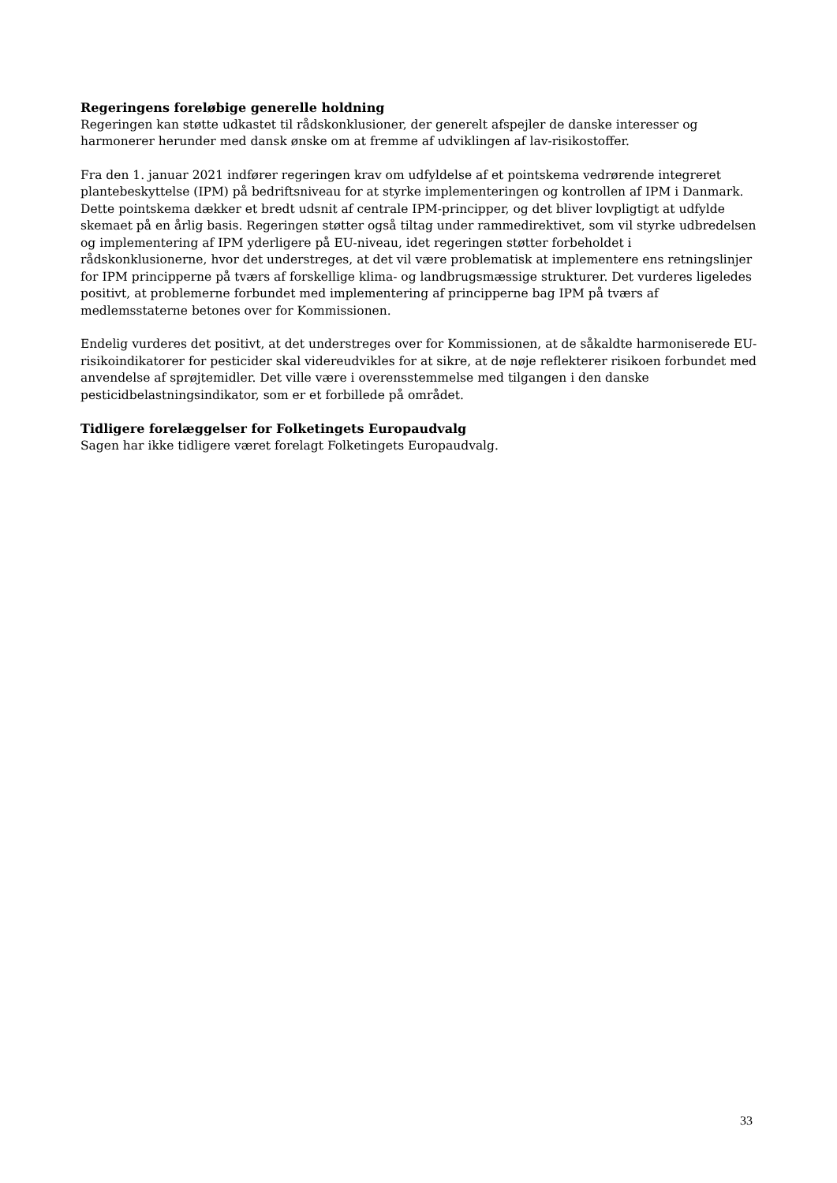Regeringens foreløbige generelle holdning
Regeringen kan støtte udkastet til rådskonklusioner, der generelt afspejler de danske interesser og harmonerer herunder med dansk ønske om at fremme af udviklingen af lav-risikostoffer.
Fra den 1. januar 2021 indfører regeringen krav om udfyldelse af et pointskema vedrørende integreret plantebeskyttelse (IPM) på bedriftsniveau for at styrke implementeringen og kontrollen af IPM i Danmark. Dette pointskema dækker et bredt udsnit af centrale IPM-principper, og det bliver lovpligtigt at udfylde skemaet på en årlig basis. Regeringen støtter også tiltag under rammedirektivet, som vil styrke udbredelsen og implementering af IPM yderligere på EU-niveau, idet regeringen støtter forbeholdet i rådskonklusionerne, hvor det understreges, at det vil være problematisk at implementere ens retningslinjer for IPM principperne på tværs af forskellige klima- og landbrugsmæssige strukturer. Det vurderes ligeledes positivt, at problemerne forbundet med implementering af principperne bag IPM på tværs af medlemsstaterne betones over for Kommissionen.
Endelig vurderes det positivt, at det understreges over for Kommissionen, at de såkaldte harmoniserede EU-risikoindikatorer for pesticider skal videreudvikles for at sikre, at de nøje reflekterer risikoen forbundet med anvendelse af sprøjtemidler. Det ville være i overensstemmelse med tilgangen i den danske pesticidbelastningsindikator, som er et forbillede på området.
Tidligere forelæggelser for Folketingets Europaudvalg
Sagen har ikke tidligere været forelagt Folketingets Europaudvalg.
33